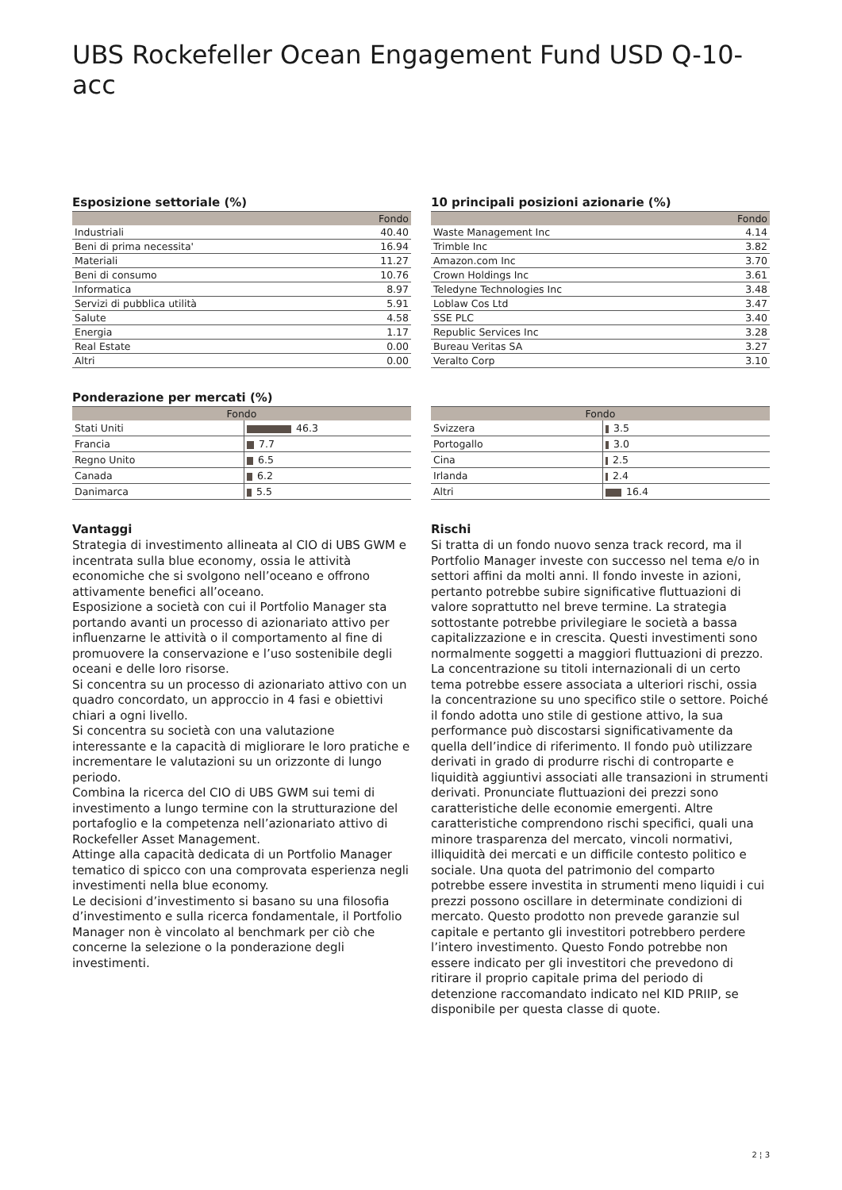UBS Rockefeller Ocean Engagement Fund USD Q-10-acc
Esposizione settoriale (%)
| | Fondo |
| --- | --- |
| Industriali | 40.40 |
| Beni di prima necessita' | 16.94 |
| Materiali | 11.27 |
| Beni di consumo | 10.76 |
| Informatica | 8.97 |
| Servizi di pubblica utilità | 5.91 |
| Salute | 4.58 |
| Energia | 1.17 |
| Real Estate | 0.00 |
| Altri | 0.00 |
10 principali posizioni azionarie (%)
| | Fondo |
| --- | --- |
| Waste Management Inc | 4.14 |
| Trimble Inc | 3.82 |
| Amazon.com Inc | 3.70 |
| Crown Holdings Inc | 3.61 |
| Teledyne Technologies Inc | 3.48 |
| Loblaw Cos Ltd | 3.47 |
| SSE PLC | 3.40 |
| Republic Services Inc | 3.28 |
| Bureau Veritas SA | 3.27 |
| Veralto Corp | 3.10 |
Ponderazione per mercati (%)
| Fondo | |
| --- | --- |
| Stati Uniti | 46.3 |
| Francia | 7.7 |
| Regno Unito | 6.5 |
| Canada | 6.2 |
| Danimarca | 5.5 |
| Fondo | |
| --- | --- |
| Svizzera | 3.5 |
| Portogallo | 3.0 |
| Cina | 2.5 |
| Irlanda | 2.4 |
| Altri | 16.4 |
Vantaggi
Strategia di investimento allineata al CIO di UBS GWM e incentrata sulla blue economy, ossia le attività economiche che si svolgono nell’oceano e offrono attivamente benefici all’oceano.
Esposizione a società con cui il Portfolio Manager sta portando avanti un processo di azionariato attivo per influenzarne le attività o il comportamento al fine di promuovere la conservazione e l’uso sostenibile degli oceani e delle loro risorse.
Si concentra su un processo di azionariato attivo con un quadro concordato, un approccio in 4 fasi e obiettivi chiari a ogni livello.
Si concentra su società con una valutazione interessante e la capacità di migliorare le loro pratiche e incrementare le valutazioni su un orizzonte di lungo periodo.
Combina la ricerca del CIO di UBS GWM sui temi di investimento a lungo termine con la strutturazione del portafoglio e la competenza nell’azionariato attivo di Rockefeller Asset Management.
Attinge alla capacità dedicata di un Portfolio Manager tematico di spicco con una comprovata esperienza negli investimenti nella blue economy.
Le decisioni d’investimento si basano su una filosofia d’investimento e sulla ricerca fondamentale, il Portfolio Manager non è vincolato al benchmark per ciò che concerne la selezione o la ponderazione degli investimenti.
Rischi
Si tratta di un fondo nuovo senza track record, ma il Portfolio Manager investe con successo nel tema e/o in settori affini da molti anni. Il fondo investe in azioni, pertanto potrebbe subire significative fluttuazioni di valore soprattutto nel breve termine. La strategia sottostante potrebbe privilegiare le società a bassa capitalizzazione e in crescita. Questi investimenti sono normalmente soggetti a maggiori fluttuazioni di prezzo. La concentrazione su titoli internazionali di un certo tema potrebbe essere associata a ulteriori rischi, ossia la concentrazione su uno specifico stile o settore. Poiché il fondo adotta uno stile di gestione attivo, la sua performance può discostarsi significativamente da quella dell’indice di riferimento. Il fondo può utilizzare derivati in grado di produrre rischi di controparte e liquidità aggiuntivi associati alle transazioni in strumenti derivati. Pronunciate fluttuazioni dei prezzi sono caratteristiche delle economie emergenti. Altre caratteristiche comprendono rischi specifici, quali una minore trasparenza del mercato, vincoli normativi, illiquidità dei mercati e un difficile contesto politico e sociale. Una quota del patrimonio del comparto potrebbe essere investita in strumenti meno liquidi i cui prezzi possono oscillare in determinate condizioni di mercato. Questo prodotto non prevede garanzie sul capitale e pertanto gli investitori potrebbero perdere l’intero investimento. Questo Fondo potrebbe non essere indicato per gli investitori che prevedono di ritirare il proprio capitale prima del periodo di detenzione raccomandato indicato nel KID PRIIP, se disponibile per questa classe di quote.
2 ¦ 3